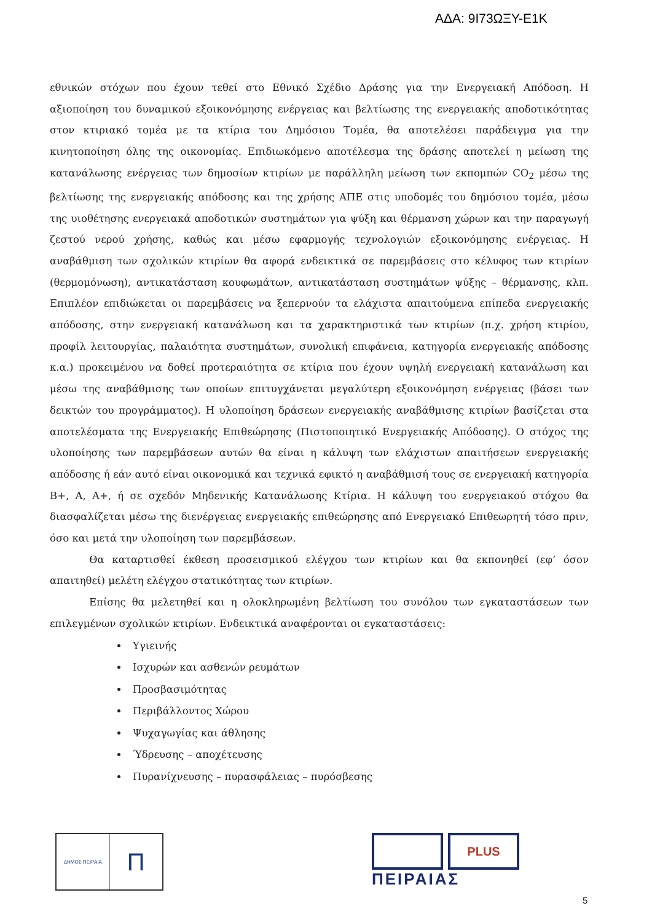ΑΔΑ: 9Ι73ΩΞΥ-Ε1Κ
εθνικών στόχων που έχουν τεθεί στο Εθνικό Σχέδιο Δράσης για την Ενεργειακή Απόδοση. Η αξιοποίηση του δυναμικού εξοικονόμησης ενέργειας και βελτίωσης της ενεργειακής αποδοτικότητας στον κτιριακό τομέα με τα κτίρια του Δημόσιου Τομέα, θα αποτελέσει παράδειγμα για την κινητοποίηση όλης της οικονομίας. Επιδιωκόμενο αποτέλεσμα της δράσης αποτελεί η μείωση της κατανάλωσης ενέργειας των δημοσίων κτιρίων με παράλληλη μείωση των εκπομπών CO<sub>2</sub> μέσω της βελτίωσης της ενεργειακής απόδοσης και της χρήσης ΑΠΕ στις υποδομές του δημόσιου τομέα, μέσω της υιοθέτησης ενεργειακά αποδοτικών συστημάτων για ψύξη και θέρμανση χώρων και την παραγωγή ζεστού νερού χρήσης, καθώς και μέσω εφαρμογής τεχνολογιών εξοικονόμησης ενέργειας. Η αναβάθμιση των σχολικών κτιρίων θα αφορά ενδεικτικά σε παρεμβάσεις στο κέλυφος των κτιρίων (θερμομόνωση), αντικατάσταση κουφωμάτων, αντικατάσταση συστημάτων ψύξης – θέρμανσης, κλπ. Επιπλέον επιδιώκεται οι παρεμβάσεις να ξεπερνούν τα ελάχιστα απαιτούμενα επίπεδα ενεργειακής απόδοσης, στην ενεργειακή κατανάλωση και τα χαρακτηριστικά των κτιρίων (π.χ. χρήση κτιρίου, προφίλ λειτουργίας, παλαιότητα συστημάτων, συνολική επιφάνεια, κατηγορία ενεργειακής απόδοσης κ.α.) προκειμένου να δοθεί προτεραιότητα σε κτίρια που έχουν υψηλή ενεργειακή κατανάλωση και μέσω της αναβάθμισης των οποίων επιτυγχάνεται μεγαλύτερη εξοικονόμηση ενέργειας (βάσει των δεικτών του προγράμματος). Η υλοποίηση δράσεων ενεργειακής αναβάθμισης κτιρίων βασίζεται στα αποτελέσματα της Ενεργειακής Επιθεώρησης (Πιστοποιητικό Ενεργειακής Απόδοσης). Ο στόχος της υλοποίησης των παρεμβάσεων αυτών θα είναι η κάλυψη των ελάχιστων απαιτήσεων ενεργειακής απόδοσης ή εάν αυτό είναι οικονομικά και τεχνικά εφικτό η αναβάθμισή τους σε ενεργειακή κατηγορία Β+, Α, Α+, ή σε σχεδόν Μηδενικής Κατανάλωσης Κτίρια. Η κάλυψη του ενεργειακού στόχου θα διασφαλίζεται μέσω της διενέργειας ενεργειακής επιθεώρησης από Ενεργειακό Επιθεωρητή τόσο πριν, όσο και μετά την υλοποίηση των παρεμβάσεων.
Θα καταρτισθεί έκθεση προσεισμικού ελέγχου των κτιρίων και θα εκπονηθεί (εφ’ όσον απαιτηθεί) μελέτη ελέγχου στατικότητας των κτιρίων.
Επίσης θα μελετηθεί και η ολοκληρωμένη βελτίωση του συνόλου των εγκαταστάσεων των επιλεγμένων σχολικών κτιρίων. Ενδεικτικά αναφέρονται οι εγκαταστάσεις:
Υγιεινής
Ισχυρών και ασθενών ρευμάτων
Προσβασιμότητας
Περιβάλλοντος Χώρου
Ψυχαγωγίας και άθλησης
Ύδρευσης – αποχέτευσης
Πυρανίχνευσης – πυρασφάλειας – πυρόσβεσης
ΔΗΜΟΣ ΠΕΙΡΑΙΑ
Π
PLUS
ΠΕΙΡΑΙΑΣ
5